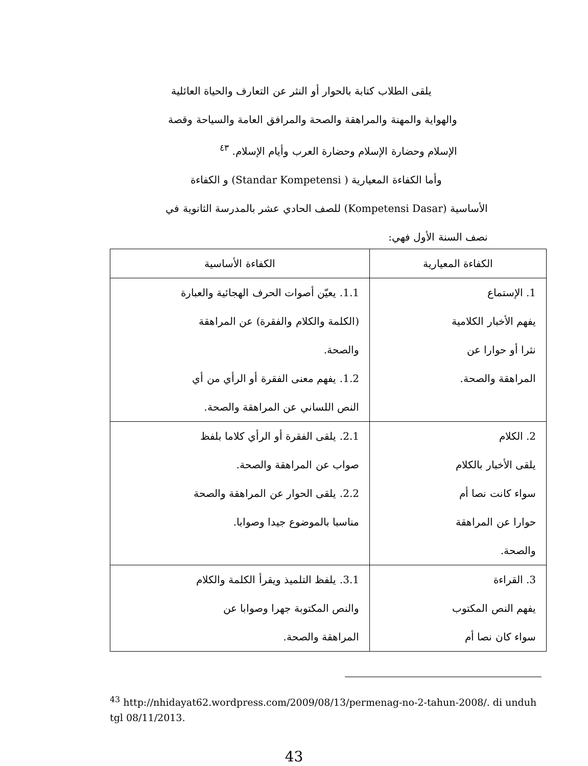يلقى الطلاب كتابة بالحوار أو النثر عن التعارف والحياة العائلية
والهواية والمهنة والمراهقة والصحة والمرافق العامة والسياحة وقصة
الإسلام وحضارة الإسلام وحضارة العرب وأيام الإسلام. <sup>٤٣</sup>
وأما الكفاءة المعيارية ( Standar Kompetensi) و الكفاءة
الأساسية (Kompetensi Dasar) للصف الحادي عشر بالمدرسة الثانوية في
نصف السنة الأول فهي:
| الكفاءة المعيارية | الكفاءة الأساسية |
| --- | --- |
| 1. الإستماع يفهم الأخبار الكلامية نثرا أو حوارا عن المراهقة والصحة. | 1.1. يعيّن أصوات الحرف الهجائية والعبارة (الكلمة والكلام والفقرة) عن المراهقة والصحة. 1.2. يفهم معنى الفقرة أو الرأي من أي النص اللساني عن المراهقة والصحة. |
| 2. الكلام يلقى الأخبار بالكلام سواء كانت نصا أم حوارا عن المراهقة والصحة. | 2.1. يلقى الفقرة أو الرأي كلاما بلفظ صواب عن المراهقة والصحة. 2.2. يلقى الحوار عن المراهقة والصحة مناسبا بالموضوع جيدا وصوابا. |
| 3. القراءة يفهم النص المكتوب سواء كان نصا أم | 3.1. يلفظ التلميذ ويقرأ الكلمة والكلام والنص المكتوبة جهرا وصوابا عن المراهقة والصحة. |
<sup>43</sup> http://nhidayat62.wordpress.com/2009/08/13/permenag-no-2-tahun-2008/. di unduh tgl 08/11/2013.
43